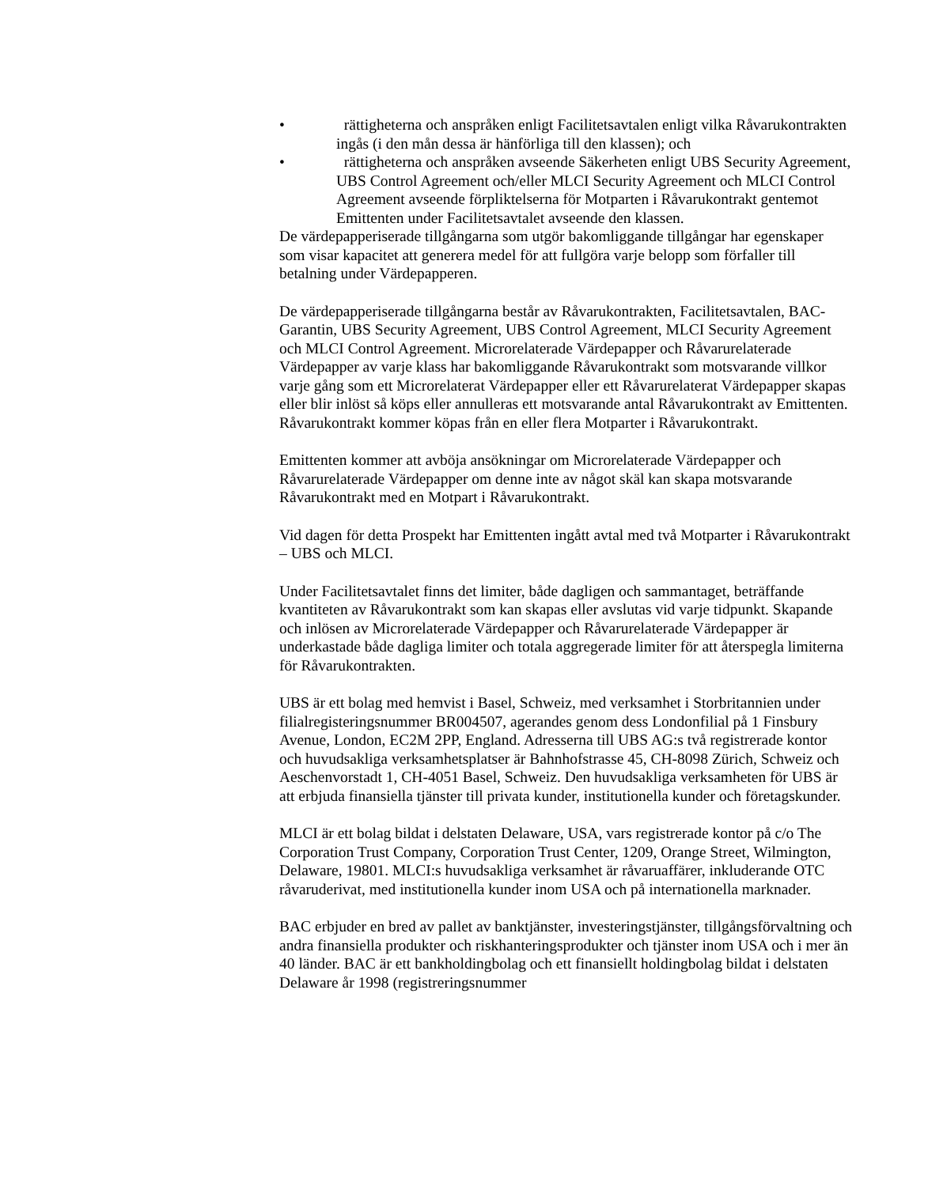• rättigheterna och anspråken enligt Facilitetsavtalen enligt vilka Råvarukontrakten ingås (i den mån dessa är hänförliga till den klassen); och
• rättigheterna och anspråken avseende Säkerheten enligt UBS Security Agreement, UBS Control Agreement och/eller MLCI Security Agreement och MLCI Control Agreement avseende förpliktelserna för Motparten i Råvarukontrakt gentemot Emittenten under Facilitetsavtalet avseende den klassen.
De värdepapperiserade tillgångarna som utgör bakomliggande tillgångar har egenskaper som visar kapacitet att generera medel för att fullgöra varje belopp som förfaller till betalning under Värdepapperen.
De värdepapperiserade tillgångarna består av Råvarukontrakten, Facilitetsavtalen, BAC-Garantin, UBS Security Agreement, UBS Control Agreement, MLCI Security Agreement och MLCI Control Agreement. Microrelaterade Värdepapper och Råvarurelaterade Värdepapper av varje klass har bakomliggande Råvarukontrakt som motsvarande villkor varje gång som ett Microrelaterat Värdepapper eller ett Råvarurelaterat Värdepapper skapas eller blir inlöst så köps eller annulleras ett motsvarande antal Råvarukontrakt av Emittenten. Råvarukontrakt kommer köpas från en eller flera Motparter i Råvarukontrakt.
Emittenten kommer att avböja ansökningar om Microrelaterade Värdepapper och Råvarurelaterade Värdepapper om denne inte av något skäl kan skapa motsvarande Råvarukontrakt med en Motpart i Råvarukontrakt.
Vid dagen för detta Prospekt har Emittenten ingått avtal med två Motparter i Råvarukontrakt – UBS och MLCI.
Under Facilitetsavtalet finns det limiter, både dagligen och sammantaget, beträffande kvantiteten av Råvarukontrakt som kan skapas eller avslutas vid varje tidpunkt. Skapande och inlösen av Microrelaterade Värdepapper och Råvarurelaterade Värdepapper är underkastade både dagliga limiter och totala aggregerade limiter för att återspegla limiterna för Råvarukontrakten.
UBS är ett bolag med hemvist i Basel, Schweiz, med verksamhet i Storbritannien under filialregisteringsnummer BR004507, agerandes genom dess Londonfilial på 1 Finsbury Avenue, London, EC2M 2PP, England. Adresserna till UBS AG:s två registrerade kontor och huvudsakliga verksamhetsplatser är Bahnhofstrasse 45, CH-8098 Zürich, Schweiz och Aeschenvorstadt 1, CH-4051 Basel, Schweiz. Den huvudsakliga verksamheten för UBS är att erbjuda finansiella tjänster till privata kunder, institutionella kunder och företagskunder.
MLCI är ett bolag bildat i delstaten Delaware, USA, vars registrerade kontor på c/o The Corporation Trust Company, Corporation Trust Center, 1209, Orange Street, Wilmington, Delaware, 19801. MLCI:s huvudsakliga verksamhet är råvaruaffärer, inkluderande OTC råvaruderivat, med institutionella kunder inom USA och på internationella marknader.
BAC erbjuder en bred av pallet av banktjänster, investeringstjänster, tillgångsförvaltning och andra finansiella produkter och riskhanteringsprodukter och tjänster inom USA och i mer än 40 länder. BAC är ett bankholdingbolag och ett finansiellt holdingbolag bildat i delstaten Delaware år 1998 (registreringsnummer